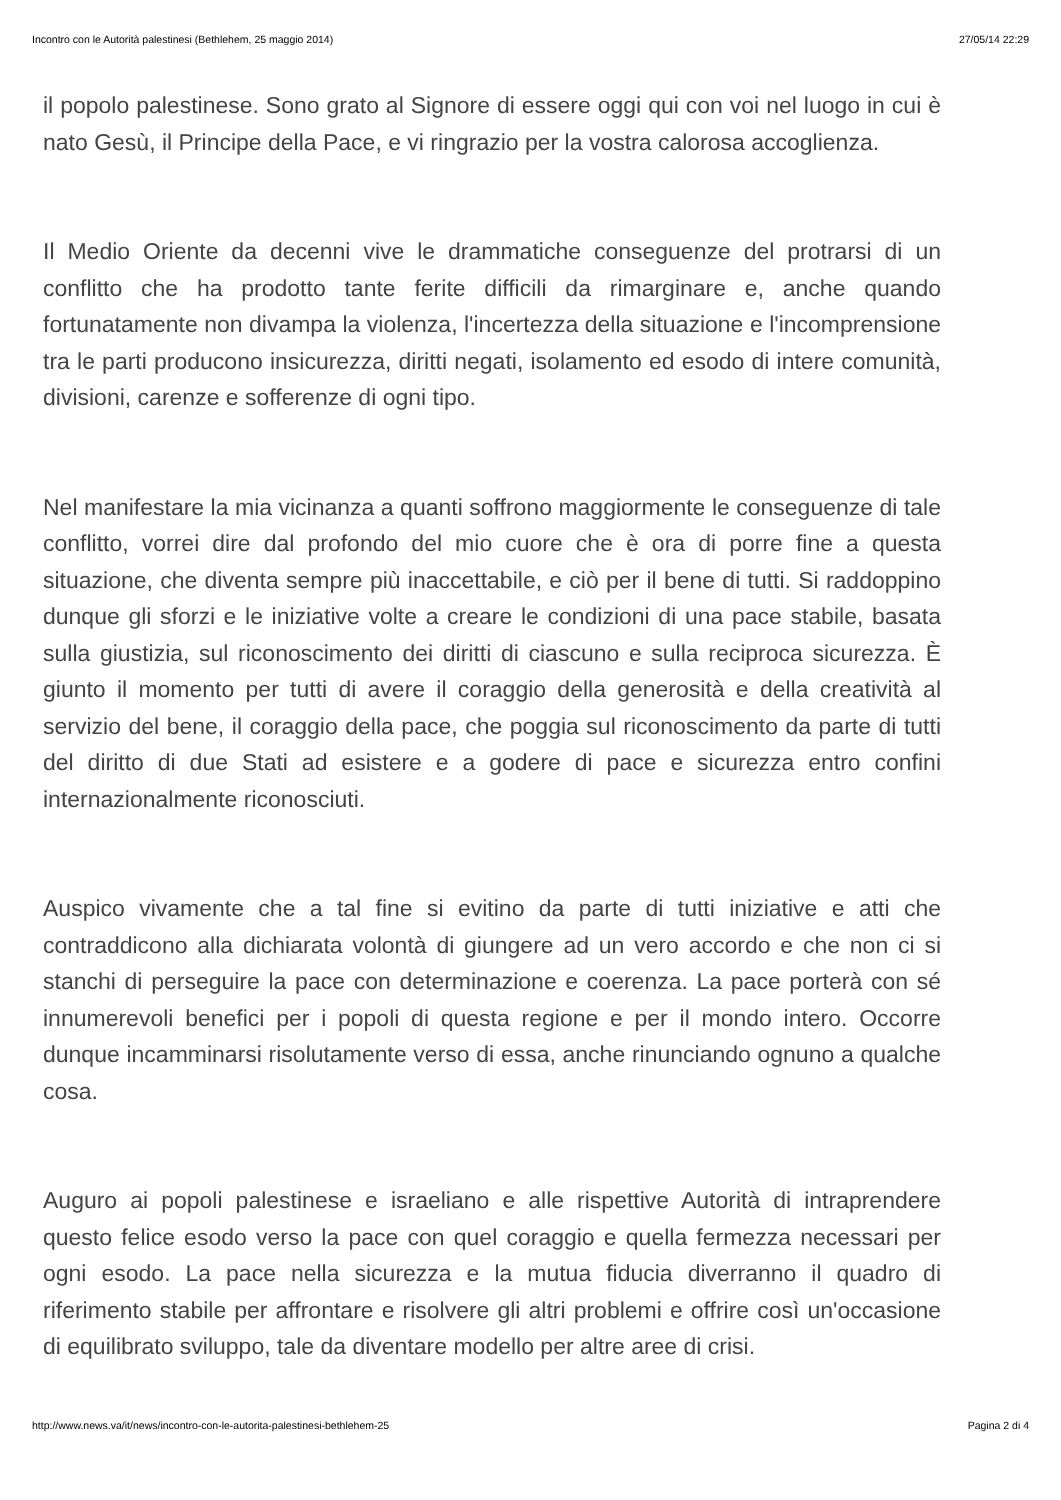Incontro con le Autorità palestinesi (Bethlehem, 25 maggio 2014) 27/05/14 22:29
il popolo palestinese. Sono grato al Signore di essere oggi qui con voi nel luogo in cui è nato Gesù, il Principe della Pace, e vi ringrazio per la vostra calorosa accoglienza.
Il Medio Oriente da decenni vive le drammatiche conseguenze del protrarsi di un conflitto che ha prodotto tante ferite difficili da rimarginare e, anche quando fortunatamente non divampa la violenza, l'incertezza della situazione e l'incomprensione tra le parti producono insicurezza, diritti negati, isolamento ed esodo di intere comunità, divisioni, carenze e sofferenze di ogni tipo.
Nel manifestare la mia vicinanza a quanti soffrono maggiormente le conseguenze di tale conflitto, vorrei dire dal profondo del mio cuore che è ora di porre fine a questa situazione, che diventa sempre più inaccettabile, e ciò per il bene di tutti. Si raddoppino dunque gli sforzi e le iniziative volte a creare le condizioni di una pace stabile, basata sulla giustizia, sul riconoscimento dei diritti di ciascuno e sulla reciproca sicurezza. È giunto il momento per tutti di avere il coraggio della generosità e della creatività al servizio del bene, il coraggio della pace, che poggia sul riconoscimento da parte di tutti del diritto di due Stati ad esistere e a godere di pace e sicurezza entro confini internazionalmente riconosciuti.
Auspico vivamente che a tal fine si evitino da parte di tutti iniziative e atti che contraddicono alla dichiarata volontà di giungere ad un vero accordo e che non ci si stanchi di perseguire la pace con determinazione e coerenza. La pace porterà con sé innumerevoli benefici per i popoli di questa regione e per il mondo intero. Occorre dunque incamminarsi risolutamente verso di essa, anche rinunciando ognuno a qualche cosa.
Auguro ai popoli palestinese e israeliano e alle rispettive Autorità di intraprendere questo felice esodo verso la pace con quel coraggio e quella fermezza necessari per ogni esodo. La pace nella sicurezza e la mutua fiducia diverranno il quadro di riferimento stabile per affrontare e risolvere gli altri problemi e offrire così un'occasione di equilibrato sviluppo, tale da diventare modello per altre aree di crisi.
http://www.news.va/it/news/incontro-con-le-autorita-palestinesi-bethlehem-25 Pagina 2 di 4